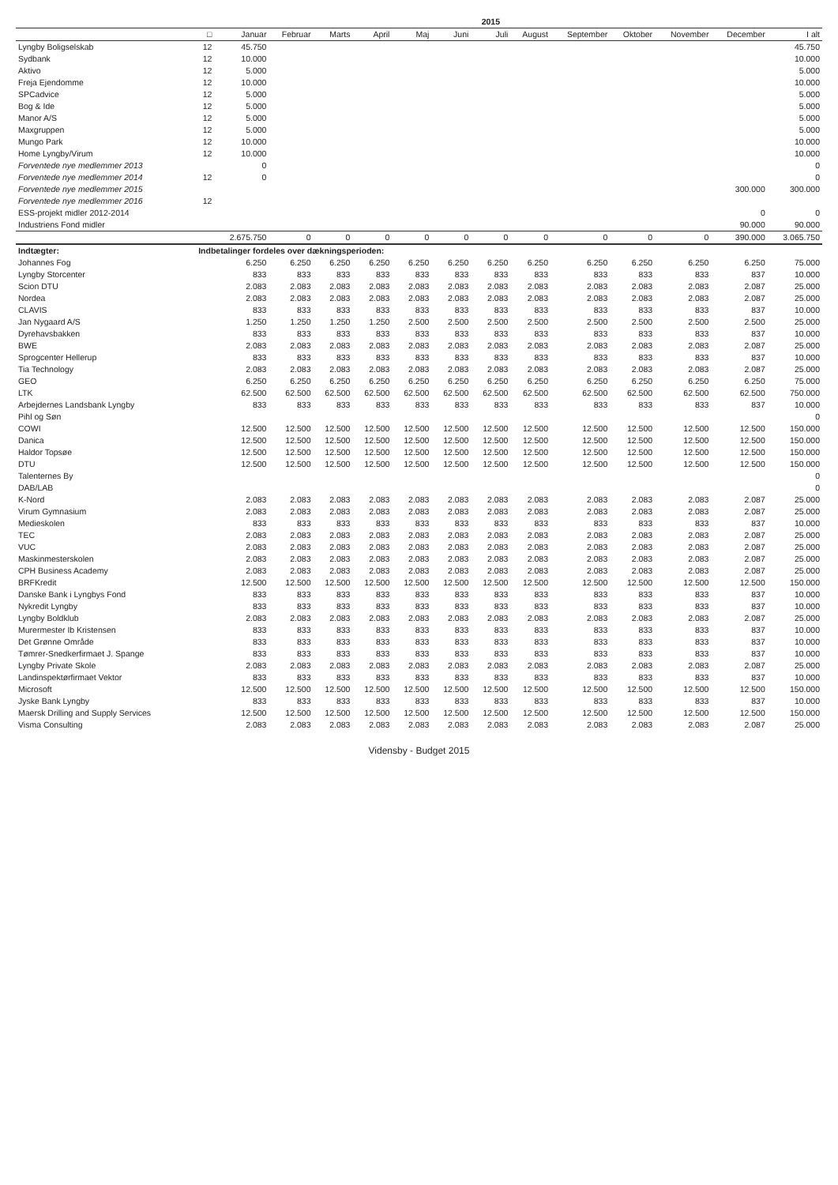| | | | | | | | | 2015 | | | | | | |
| --- | --- | --- | --- | --- | --- | --- | --- | --- | --- | --- | --- | --- | --- | --- |
| | □ | Januar | Februar | Marts | April | Maj | Juni | Juli | August | September | Oktober | November | December | I alt |
| Lyngby Boligselskab | 12 | 45.750 | | | | | | | | | | | | 45.750 |
| Sydbank | 12 | 10.000 | | | | | | | | | | | | 10.000 |
| Aktivo | 12 | 5.000 | | | | | | | | | | | | 5.000 |
| Freja Ejendomme | 12 | 10.000 | | | | | | | | | | | | 10.000 |
| SPCadvice | 12 | 5.000 | | | | | | | | | | | | 5.000 |
| Bog & Ide | 12 | 5.000 | | | | | | | | | | | | 5.000 |
| Manor A/S | 12 | 5.000 | | | | | | | | | | | | 5.000 |
| Maxgruppen | 12 | 5.000 | | | | | | | | | | | | 5.000 |
| Mungo Park | 12 | 10.000 | | | | | | | | | | | | 10.000 |
| Home Lyngby/Virum | 12 | 10.000 | | | | | | | | | | | | 10.000 |
| Forventede nye medlemmer 2013 | | 0 | | | | | | | | | | | | 0 |
| Forventede nye medlemmer 2014 | 12 | 0 | | | | | | | | | | | | 0 |
| Forventede nye medlemmer 2015 | | | | | | | | | | | | | 300.000 | 300.000 |
| Forventede nye medlemmer 2016 | 12 | | | | | | | | | | | | | |
| ESS-projekt midler 2012-2014 | | | | | | | | | | | | | 0 | 0 |
| Industriens Fond midler | | | | | | | | | | | | | 90.000 | 90.000 |
| | | 2.675.750 | 0 | 0 | 0 | 0 | 0 | 0 | 0 | 0 | 0 | 0 | 390.000 | 3.065.750 |
| Indtægter: | Indbetalinger fordeles over dækningsperioden: | | | | | | | | | | | | | |
| Johannes Fog | | 6.250 | 6.250 | 6.250 | 6.250 | 6.250 | 6.250 | 6.250 | 6.250 | 6.250 | 6.250 | 6.250 | 6.250 | 75.000 |
| Lyngby Storcenter | | 833 | 833 | 833 | 833 | 833 | 833 | 833 | 833 | 833 | 833 | 833 | 837 | 10.000 |
| Scion DTU | | 2.083 | 2.083 | 2.083 | 2.083 | 2.083 | 2.083 | 2.083 | 2.083 | 2.083 | 2.083 | 2.083 | 2.087 | 25.000 |
| Nordea | | 2.083 | 2.083 | 2.083 | 2.083 | 2.083 | 2.083 | 2.083 | 2.083 | 2.083 | 2.083 | 2.083 | 2.087 | 25.000 |
| CLAVIS | | 833 | 833 | 833 | 833 | 833 | 833 | 833 | 833 | 833 | 833 | 833 | 837 | 10.000 |
| Jan Nygaard A/S | | 1.250 | 1.250 | 1.250 | 1.250 | 2.500 | 2.500 | 2.500 | 2.500 | 2.500 | 2.500 | 2.500 | 2.500 | 25.000 |
| Dyrehavsbakken | | 833 | 833 | 833 | 833 | 833 | 833 | 833 | 833 | 833 | 833 | 833 | 837 | 10.000 |
| BWE | | 2.083 | 2.083 | 2.083 | 2.083 | 2.083 | 2.083 | 2.083 | 2.083 | 2.083 | 2.083 | 2.083 | 2.087 | 25.000 |
| Sprogcenter Hellerup | | 833 | 833 | 833 | 833 | 833 | 833 | 833 | 833 | 833 | 833 | 833 | 837 | 10.000 |
| Tia Technology | | 2.083 | 2.083 | 2.083 | 2.083 | 2.083 | 2.083 | 2.083 | 2.083 | 2.083 | 2.083 | 2.083 | 2.087 | 25.000 |
| GEO | | 6.250 | 6.250 | 6.250 | 6.250 | 6.250 | 6.250 | 6.250 | 6.250 | 6.250 | 6.250 | 6.250 | 6.250 | 75.000 |
| LTK | | 62.500 | 62.500 | 62.500 | 62.500 | 62.500 | 62.500 | 62.500 | 62.500 | 62.500 | 62.500 | 62.500 | 62.500 | 750.000 |
| Arbejdernes Landsbank Lyngby | | 833 | 833 | 833 | 833 | 833 | 833 | 833 | 833 | 833 | 833 | 833 | 837 | 10.000 |
| Pihl og Søn | | | | | | | | | | | | | | 0 |
| COWI | | 12.500 | 12.500 | 12.500 | 12.500 | 12.500 | 12.500 | 12.500 | 12.500 | 12.500 | 12.500 | 12.500 | 12.500 | 150.000 |
| Danica | | 12.500 | 12.500 | 12.500 | 12.500 | 12.500 | 12.500 | 12.500 | 12.500 | 12.500 | 12.500 | 12.500 | 12.500 | 150.000 |
| Haldor Topsøe | | 12.500 | 12.500 | 12.500 | 12.500 | 12.500 | 12.500 | 12.500 | 12.500 | 12.500 | 12.500 | 12.500 | 12.500 | 150.000 |
| DTU | | 12.500 | 12.500 | 12.500 | 12.500 | 12.500 | 12.500 | 12.500 | 12.500 | 12.500 | 12.500 | 12.500 | 12.500 | 150.000 |
| Talenternes By | | | | | | | | | | | | | | 0 |
| DAB/LAB | | | | | | | | | | | | | | 0 |
| K-Nord | | 2.083 | 2.083 | 2.083 | 2.083 | 2.083 | 2.083 | 2.083 | 2.083 | 2.083 | 2.083 | 2.083 | 2.087 | 25.000 |
| Virum Gymnasium | | 2.083 | 2.083 | 2.083 | 2.083 | 2.083 | 2.083 | 2.083 | 2.083 | 2.083 | 2.083 | 2.083 | 2.087 | 25.000 |
| Medieskolen | | 833 | 833 | 833 | 833 | 833 | 833 | 833 | 833 | 833 | 833 | 833 | 837 | 10.000 |
| TEC | | 2.083 | 2.083 | 2.083 | 2.083 | 2.083 | 2.083 | 2.083 | 2.083 | 2.083 | 2.083 | 2.083 | 2.087 | 25.000 |
| VUC | | 2.083 | 2.083 | 2.083 | 2.083 | 2.083 | 2.083 | 2.083 | 2.083 | 2.083 | 2.083 | 2.083 | 2.087 | 25.000 |
| Maskinmesterskolen | | 2.083 | 2.083 | 2.083 | 2.083 | 2.083 | 2.083 | 2.083 | 2.083 | 2.083 | 2.083 | 2.083 | 2.087 | 25.000 |
| CPH Business Academy | | 2.083 | 2.083 | 2.083 | 2.083 | 2.083 | 2.083 | 2.083 | 2.083 | 2.083 | 2.083 | 2.083 | 2.087 | 25.000 |
| BRFKredit | | 12.500 | 12.500 | 12.500 | 12.500 | 12.500 | 12.500 | 12.500 | 12.500 | 12.500 | 12.500 | 12.500 | 12.500 | 150.000 |
| Danske Bank i Lyngbys Fond | | 833 | 833 | 833 | 833 | 833 | 833 | 833 | 833 | 833 | 833 | 833 | 837 | 10.000 |
| Nykredit Lyngby | | 833 | 833 | 833 | 833 | 833 | 833 | 833 | 833 | 833 | 833 | 833 | 837 | 10.000 |
| Lyngby Boldklub | | 2.083 | 2.083 | 2.083 | 2.083 | 2.083 | 2.083 | 2.083 | 2.083 | 2.083 | 2.083 | 2.083 | 2.087 | 25.000 |
| Murermester Ib Kristensen | | 833 | 833 | 833 | 833 | 833 | 833 | 833 | 833 | 833 | 833 | 833 | 837 | 10.000 |
| Det Grønne Område | | 833 | 833 | 833 | 833 | 833 | 833 | 833 | 833 | 833 | 833 | 833 | 837 | 10.000 |
| Tømrer-Snedkerfirmaet J. Spange | | 833 | 833 | 833 | 833 | 833 | 833 | 833 | 833 | 833 | 833 | 833 | 837 | 10.000 |
| Lyngby Private Skole | | 2.083 | 2.083 | 2.083 | 2.083 | 2.083 | 2.083 | 2.083 | 2.083 | 2.083 | 2.083 | 2.083 | 2.087 | 25.000 |
| Landinspektørfirmaet Vektor | | 833 | 833 | 833 | 833 | 833 | 833 | 833 | 833 | 833 | 833 | 833 | 837 | 10.000 |
| Microsoft | | 12.500 | 12.500 | 12.500 | 12.500 | 12.500 | 12.500 | 12.500 | 12.500 | 12.500 | 12.500 | 12.500 | 12.500 | 150.000 |
| Jyske Bank Lyngby | | 833 | 833 | 833 | 833 | 833 | 833 | 833 | 833 | 833 | 833 | 833 | 837 | 10.000 |
| Maersk Drilling and Supply Services | | 12.500 | 12.500 | 12.500 | 12.500 | 12.500 | 12.500 | 12.500 | 12.500 | 12.500 | 12.500 | 12.500 | 12.500 | 150.000 |
| Visma Consulting | | 2.083 | 2.083 | 2.083 | 2.083 | 2.083 | 2.083 | 2.083 | 2.083 | 2.083 | 2.083 | 2.083 | 2.087 | 25.000 |
Vidensby - Budget 2015